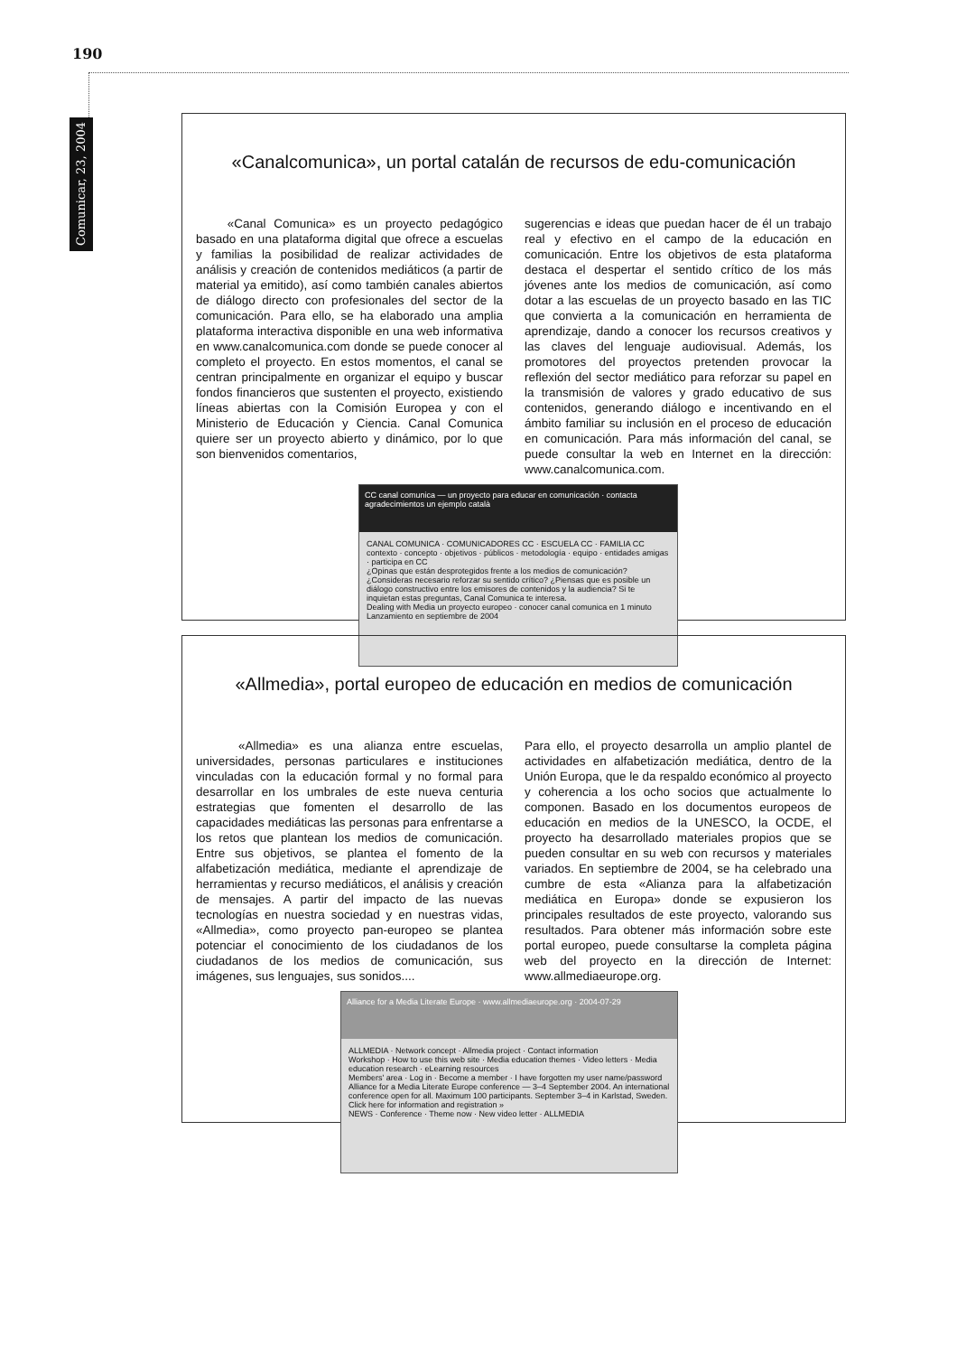190
Comunicar, 23, 2004
«Canalcomunica», un portal catalán de recursos de edu-comunicación
«Canal Comunica» es un proyecto pedagógico basado en una plataforma digital que ofrece a escuelas y familias la posibilidad de realizar actividades de análisis y creación de contenidos mediáticos (a partir de material ya emitido), así como también canales abiertos de diálogo directo con profesionales del sector de la comunicación. Para ello, se ha elaborado una amplia plataforma interactiva disponible en una web informativa en www.canalcomunica.com donde se puede conocer al completo el proyecto. En estos momentos, el canal se centran principalmente en organizar el equipo y buscar fondos financieros que sustenten el proyecto, existiendo líneas abiertas con la Comisión Europea y con el Ministerio de Educación y Ciencia. Canal Comunica quiere ser un proyecto abierto y dinámico, por lo que son bienvenidos comentarios,
sugerencias e ideas que puedan hacer de él un trabajo real y efectivo en el campo de la educación en comunicación. Entre los objetivos de esta plataforma destaca el despertar el sentido crítico de los más jóvenes ante los medios de comunicación, así como dotar a las escuelas de un proyecto basado en las TIC que convierta a la comunicación en herramienta de aprendizaje, dando a conocer los recursos creativos y las claves del lenguaje audiovisual. Además, los promotores del proyectos pretenden provocar la reflexión del sector mediático para reforzar su papel en la transmisión de valores y grado educativo de sus contenidos, generando diálogo e incentivando en el ámbito familiar su inclusión en el proceso de educación en comunicación. Para más información del canal, se puede consultar la web en Internet en la dirección: www.canalcomunica.com.
CC canal comunica — un proyecto para educar en comunicación · contacta agradecimientos un ejemplo català
CANAL COMUNICA · COMUNICADORES CC · ESCUELA CC · FAMILIA CC
contexto · concepto · objetivos · públicos · metodología · equipo · entidades amigas · participa en CC
¿Opinas que están desprotegidos frente a los medios de comunicación? ¿Consideras necesario reforzar su sentido crítico? ¿Piensas que es posible un diálogo constructivo entre los emisores de contenidos y la audiencia? Si te inquietan estas preguntas, Canal Comunica te interesa.
Dealing with Media un proyecto europeo · conocer canal comunica en 1 minuto
Lanzamiento en septiembre de 2004
«Allmedia», portal europeo de educación en medios de comunicación
«Allmedia» es una alianza entre escuelas, universidades, personas particulares e instituciones vinculadas con la educación formal y no formal para desarrollar en los umbrales de este nueva centuria estrategias que fomenten el desarrollo de las capacidades mediáticas las personas para enfrentarse a los retos que plantean los medios de comunicación. Entre sus objetivos, se plantea el fomento de la alfabetización mediática, mediante el aprendizaje de herramientas y recurso mediáticos, el análisis y creación de mensajes. A partir del impacto de las nuevas tecnologías en nuestra sociedad y en nuestras vidas, «Allmedia», como proyecto pan-europeo se plantea potenciar el conocimiento de los ciudadanos de los ciudadanos de los medios de comunicación, sus imágenes, sus lenguajes, sus sonidos....
Para ello, el proyecto desarrolla un amplio plantel de actividades en alfabetización mediática, dentro de la Unión Europa, que le da respaldo económico al proyecto y coherencia a los ocho socios que actualmente lo componen. Basado en los documentos europeos de educación en medios de la UNESCO, la OCDE, el proyecto ha desarrollado materiales propios que se pueden consultar en su web con recursos y materiales variados. En septiembre de 2004, se ha celebrado una cumbre de esta «Alianza para la alfabetización mediática en Europa» donde se expusieron los principales resultados de este proyecto, valorando sus resultados. Para obtener más información sobre este portal europeo, puede consultarse la completa página web del proyecto en la dirección de Internet: www.allmediaeurope.org.
Alliance for a Media Literate Europe · www.allmediaeurope.org · 2004-07-29
ALLMEDIA · Network concept · Allmedia project · Contact information
Workshop · How to use this web site · Media education themes · Video letters · Media education research · eLearning resources
Members' area · Log in · Become a member · I have forgotten my user name/password
Alliance for a Media Literate Europe conference — 3–4 September 2004. An international conference open for all. Maximum 100 participants. September 3–4 in Karlstad, Sweden. Click here for information and registration »
NEWS · Conference · Theme now · New video letter · ALLMEDIA